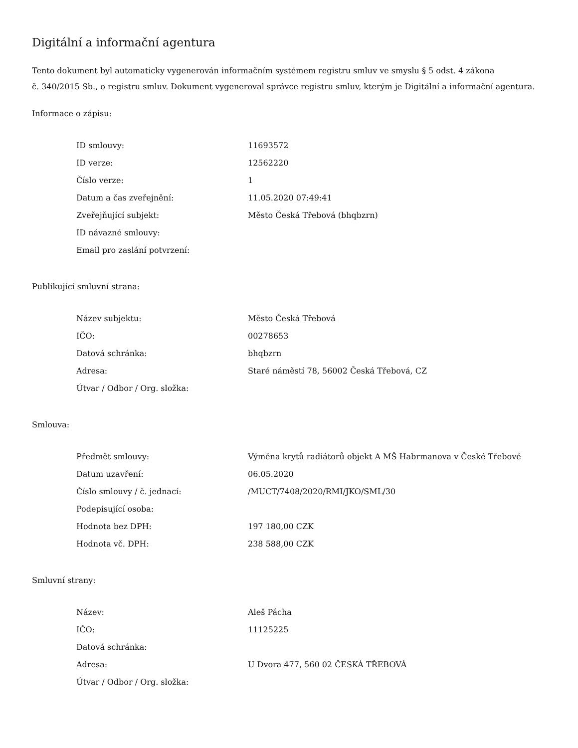Digitální a informační agentura
Tento dokument byl automaticky vygenerován informačním systémem registru smluv ve smyslu § 5 odst. 4 zákona
č. 340/2015 Sb., o registru smluv. Dokument vygeneroval správce registru smluv, kterým je Digitální a informační agentura.
Informace o zápisu:
| ID smlouvy: | 11693572 |
| ID verze: | 12562220 |
| Číslo verze: | 1 |
| Datum a čas zveřejnění: | 11.05.2020 07:49:41 |
| Zveřejňující subjekt: | Město Česká Třebová (bhqbzrn) |
| ID návazné smlouvy: | |
| Email pro zaslání potvrzení: | |
Publikující smluvní strana:
| Název subjektu: | Město Česká Třebová |
| IČO: | 00278653 |
| Datová schránka: | bhqbzrn |
| Adresa: | Staré náměstí 78, 56002 Česká Třebová, CZ |
| Útvar / Odbor / Org. složka: | |
Smlouva:
| Předmět smlouvy: | Výměna krytů radiátorů objekt A MŠ Habrmanova v České Třebové |
| Datum uzavření: | 06.05.2020 |
| Číslo smlouvy / č. jednací: | /MUCT/7408/2020/RMI/JKO/SML/30 |
| Podepisující osoba: | |
| Hodnota bez DPH: | 197 180,00 CZK |
| Hodnota vč. DPH: | 238 588,00 CZK |
Smluvní strany:
| Název: | Aleš Pácha |
| IČO: | 11125225 |
| Datová schránka: | |
| Adresa: | U Dvora 477, 560 02 ČESKÁ TŘEBOVÁ |
| Útvar / Odbor / Org. složka: | |